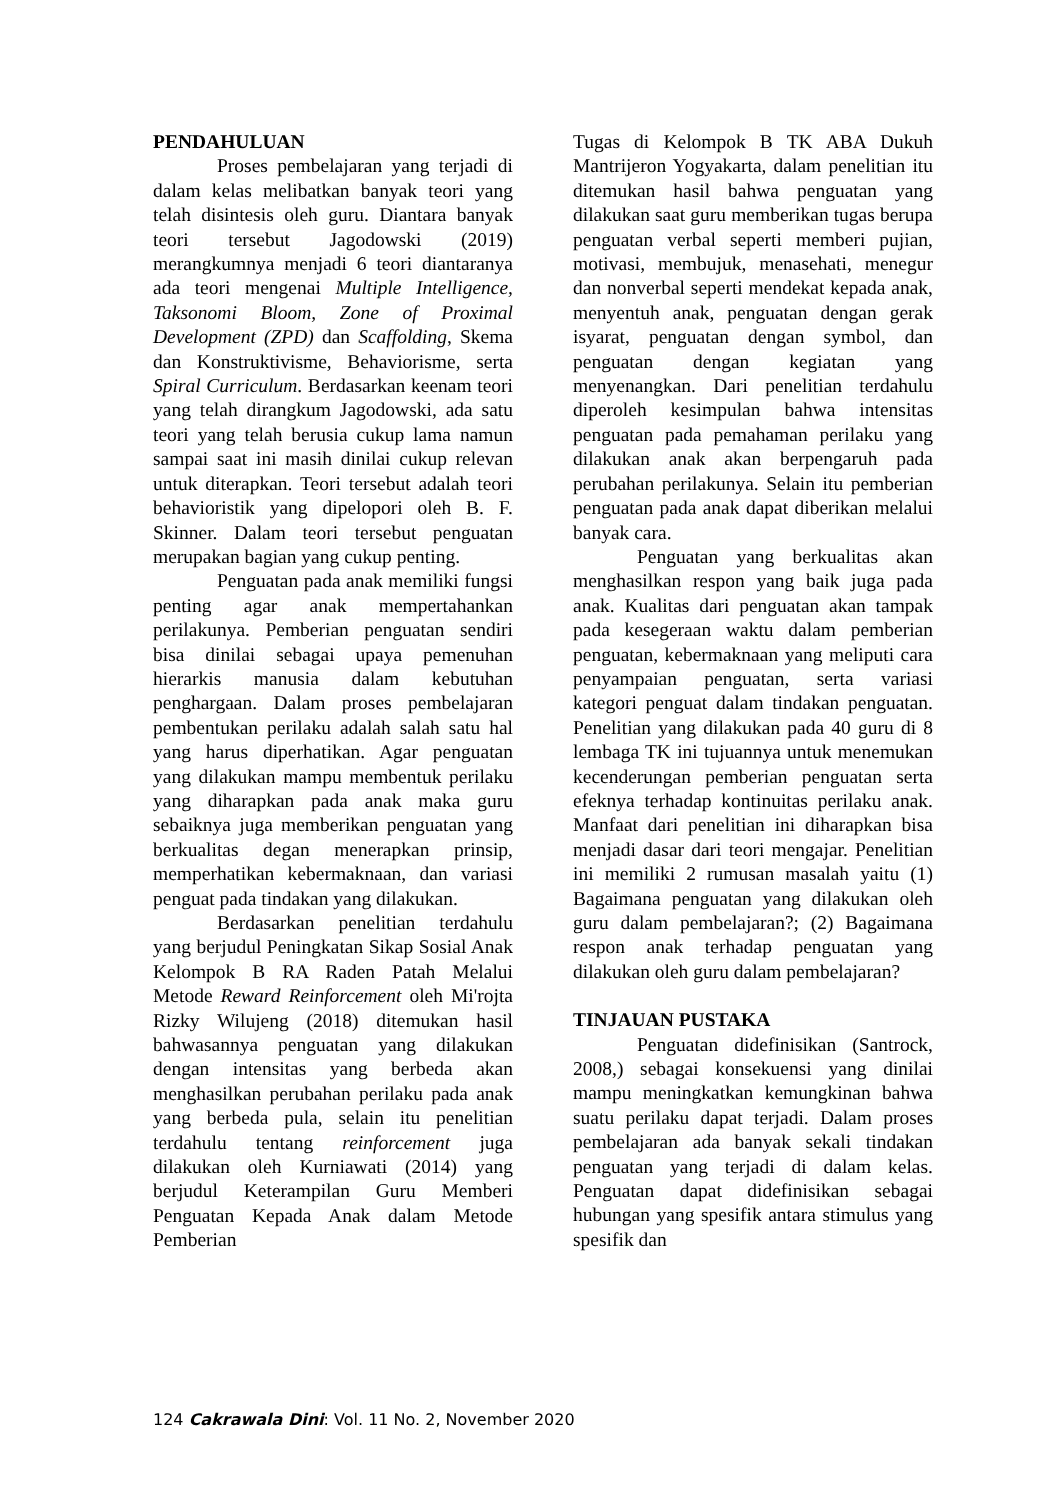PENDAHULUAN
Proses pembelajaran yang terjadi di dalam kelas melibatkan banyak teori yang telah disintesis oleh guru. Diantara banyak teori tersebut Jagodowski (2019) merangkumnya menjadi 6 teori diantaranya ada teori mengenai Multiple Intelligence, Taksonomi Bloom, Zone of Proximal Development (ZPD) dan Scaffolding, Skema dan Konstruktivisme, Behaviorisme, serta Spiral Curriculum. Berdasarkan keenam teori yang telah dirangkum Jagodowski, ada satu teori yang telah berusia cukup lama namun sampai saat ini masih dinilai cukup relevan untuk diterapkan. Teori tersebut adalah teori behavioristik yang dipelopori oleh B. F. Skinner. Dalam teori tersebut penguatan merupakan bagian yang cukup penting.
Penguatan pada anak memiliki fungsi penting agar anak mempertahankan perilakunya. Pemberian penguatan sendiri bisa dinilai sebagai upaya pemenuhan hierarkis manusia dalam kebutuhan penghargaan. Dalam proses pembelajaran pembentukan perilaku adalah salah satu hal yang harus diperhatikan. Agar penguatan yang dilakukan mampu membentuk perilaku yang diharapkan pada anak maka guru sebaiknya juga memberikan penguatan yang berkualitas degan menerapkan prinsip, memperhatikan kebermaknaan, dan variasi penguat pada tindakan yang dilakukan.
Berdasarkan penelitian terdahulu yang berjudul Peningkatan Sikap Sosial Anak Kelompok B RA Raden Patah Melalui Metode Reward Reinforcement oleh Mi'rojta Rizky Wilujeng (2018) ditemukan hasil bahwasannya penguatan yang dilakukan dengan intensitas yang berbeda akan menghasilkan perubahan perilaku pada anak yang berbeda pula, selain itu penelitian terdahulu tentang reinforcement juga dilakukan oleh Kurniawati (2014) yang berjudul Keterampilan Guru Memberi Penguatan Kepada Anak dalam Metode Pemberian
Tugas di Kelompok B TK ABA Dukuh Mantrijeron Yogyakarta, dalam penelitian itu ditemukan hasil bahwa penguatan yang dilakukan saat guru memberikan tugas berupa penguatan verbal seperti memberi pujian, motivasi, membujuk, menasehati, menegur dan nonverbal seperti mendekat kepada anak, menyentuh anak, penguatan dengan gerak isyarat, penguatan dengan symbol, dan penguatan dengan kegiatan yang menyenangkan. Dari penelitian terdahulu diperoleh kesimpulan bahwa intensitas penguatan pada pemahaman perilaku yang dilakukan anak akan berpengaruh pada perubahan perilakunya. Selain itu pemberian penguatan pada anak dapat diberikan melalui banyak cara.
Penguatan yang berkualitas akan menghasilkan respon yang baik juga pada anak. Kualitas dari penguatan akan tampak pada kesegeraan waktu dalam pemberian penguatan, kebermaknaan yang meliputi cara penyampaian penguatan, serta variasi kategori penguat dalam tindakan penguatan. Penelitian yang dilakukan pada 40 guru di 8 lembaga TK ini tujuannya untuk menemukan kecenderungan pemberian penguatan serta efeknya terhadap kontinuitas perilaku anak. Manfaat dari penelitian ini diharapkan bisa menjadi dasar dari teori mengajar. Penelitian ini memiliki 2 rumusan masalah yaitu (1) Bagaimana penguatan yang dilakukan oleh guru dalam pembelajaran?; (2) Bagaimana respon anak terhadap penguatan yang dilakukan oleh guru dalam pembelajaran?
TINJAUAN PUSTAKA
Penguatan didefinisikan (Santrock, 2008,) sebagai konsekuensi yang dinilai mampu meningkatkan kemungkinan bahwa suatu perilaku dapat terjadi. Dalam proses pembelajaran ada banyak sekali tindakan penguatan yang terjadi di dalam kelas. Penguatan dapat didefinisikan sebagai hubungan yang spesifik antara stimulus yang spesifik dan
124 Cakrawala Dini: Vol. 11 No. 2, November 2020